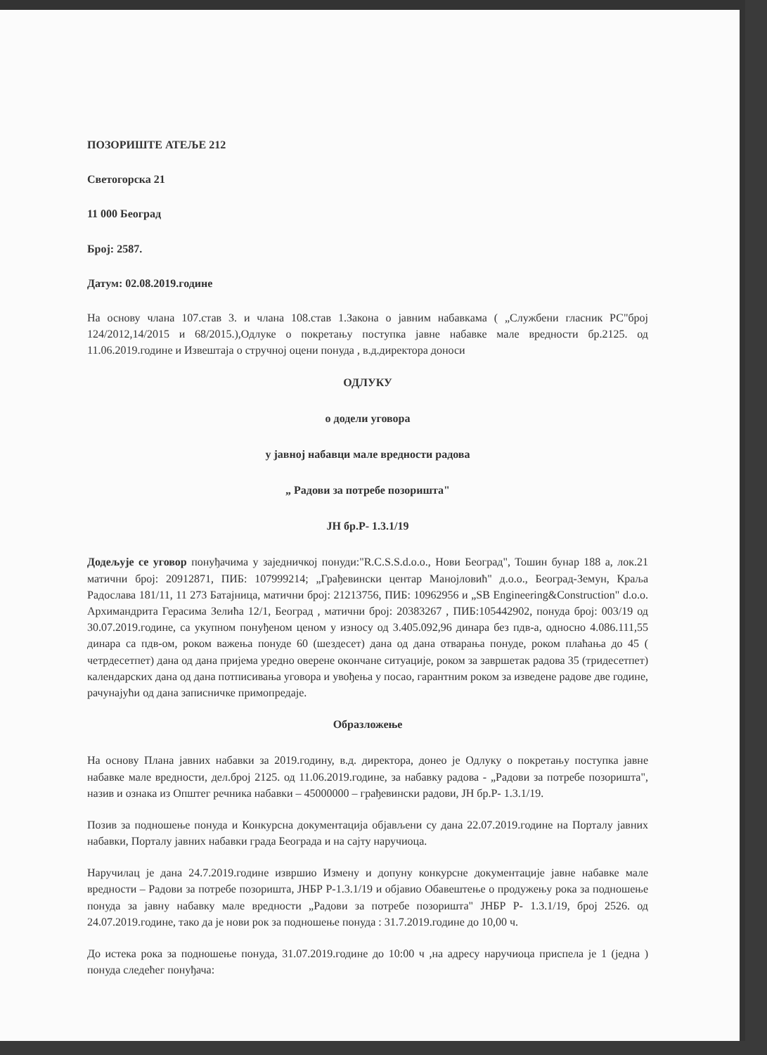ПОЗОРИШТЕ АТЕЉЕ 212
Светогорска 21
11 000 Београд
Број: 2587.
Датум: 02.08.2019.године
На основу члана 107.став 3. и члана 108.став 1.Закона о јавним набавкама ( „Службени гласник РС"број 124/2012,14/2015 и 68/2015.),Одлуке о покретању поступка јавне набавке мале вредности бр.2125. од 11.06.2019.године и Извештаја о стручној оцени понуда , в.д.директора доноси
ОДЛУКУ
о додели уговора
у јавној набавци мале вредности радова
„ Радови за потребе позоришта"
ЈН бр.Р- 1.3.1/19
Додељује се уговор понуђачима у заједничкој понуди:"R.C.S.S.d.o.o., Нови Београд", Тошин бунар 188 а, лок.21 матични број: 20912871, ПИБ: 107999214; „Грађевински центар Манојловић" д.о.о., Београд-Земун, Краља Радослава 181/11, 11 273 Батајница, матични број: 21213756, ПИБ: 10962956 и „SB Engineering&Construction" d.o.o. Архимандрита Герасима Зелића 12/1, Београд , матични број: 20383267 , ПИБ:105442902, понуда број: 003/19 од 30.07.2019.године, са укупном понуђеном ценом у износу од 3.405.092,96 динара без пдв-а, односно 4.086.111,55 динара са пдв-ом, роком важења понуде 60 (шездесет) дана од дана отварања понуде, роком плаћања до 45 ( четрдесетпет) дана од дана пријема уредно оверене окончане ситуације, роком за завршетак радова 35 (тридесетпет) календарских дана од дана потписивања уговора и увођења у посао, гарантним роком за изведене радове две године, рачунајући од дана записничке примопредаје.
Образложење
На основу Плана јавних набавки за 2019.годину, в.д. директора, донео је Одлуку о покретању поступка јавне набавке мале вредности, дел.број 2125. од 11.06.2019.године, за набавку радова - „Радови за потребе позоришта", назив и ознака из Општег речника набавки – 45000000 – грађевински радови, ЈН бр.Р- 1.3.1/19.
Позив за подношење понуда и Конкурсна документација објављени су дана 22.07.2019.године на Порталу јавних набавки, Порталу јавних набавки града Београда и на сајту наручиоца.
Наручилац је дана 24.7.2019.године извршио Измену и допуну конкурсне документације јавне набавке мале вредности – Радови за потребе позоришта, ЈНБР Р-1.3.1/19 и објавио Обавештење о продужењу рока за подношење понуда за јавну набавку мале вредности „Радови за потребе позоришта" ЈНБР Р- 1.3.1/19, број 2526. од 24.07.2019.године, тако да је нови рок за подношење понуда : 31.7.2019.године до 10,00 ч.
До истека рока за подношење понуда, 31.07.2019.године до 10:00 ч ,на адресу наручиоца приспела је 1 (једна ) понуда следећег понуђача: